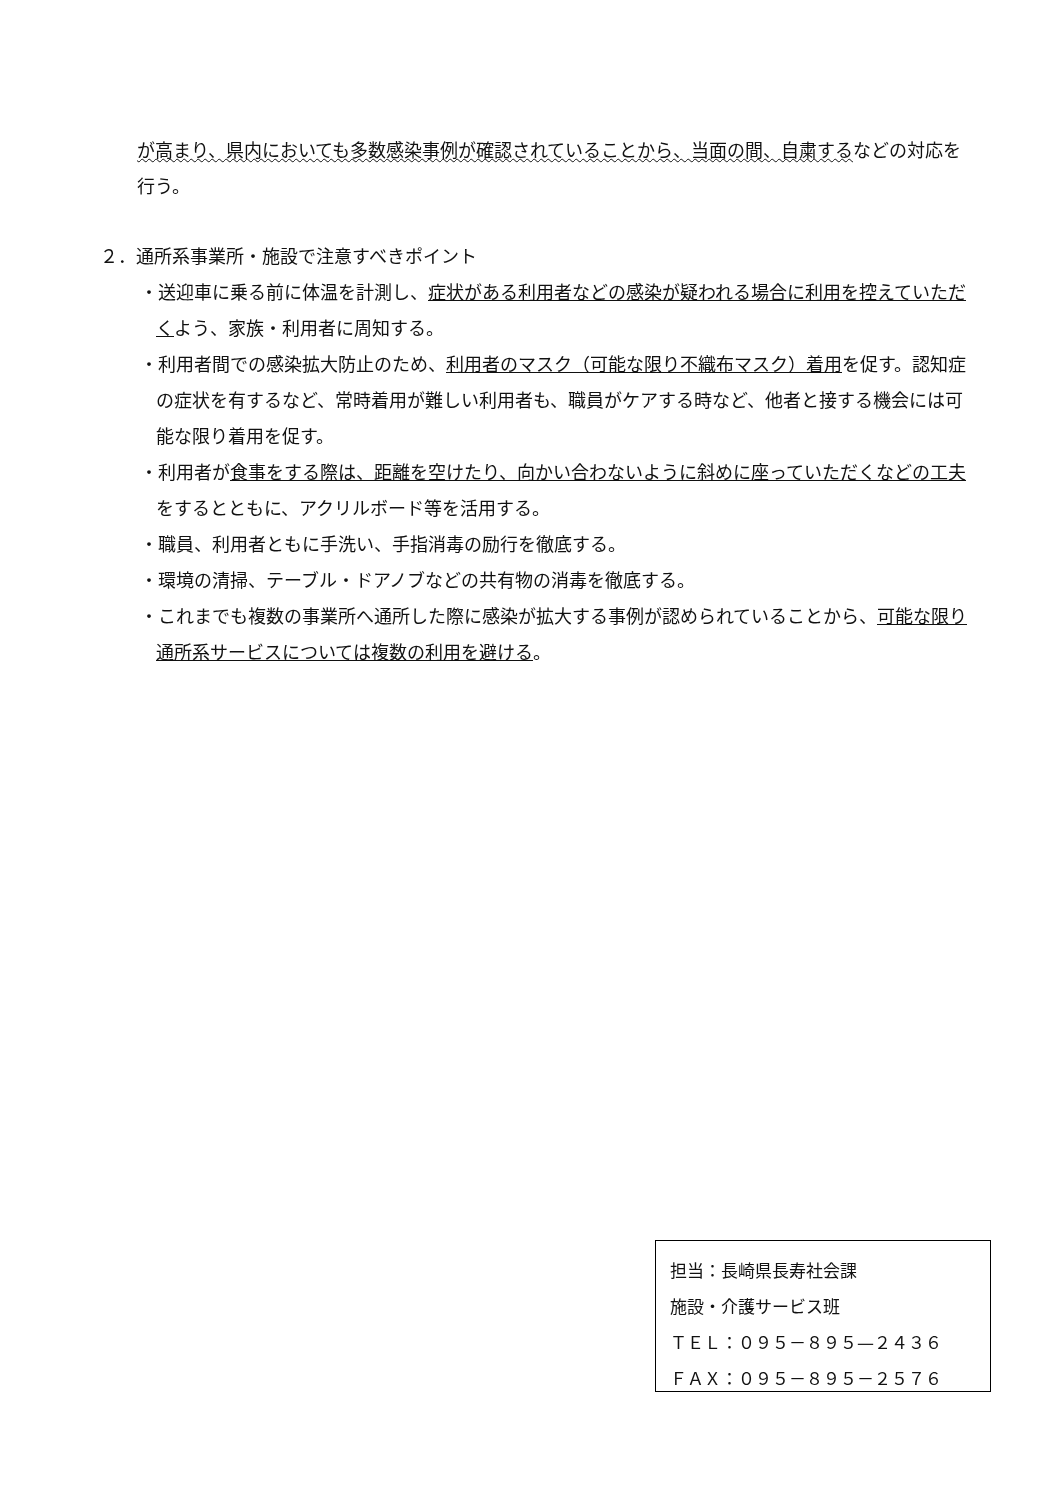が高まり、県内においても多数感染事例が確認されていることから、当面の間、自粛するなどの対応を行う。
２．通所系事業所・施設で注意すべきポイント
・送迎車に乗る前に体温を計測し、症状がある利用者などの感染が疑われる場合に利用を控えていただくよう、家族・利用者に周知する。
・利用者間での感染拡大防止のため、利用者のマスク（可能な限り不織布マスク）着用を促す。認知症の症状を有するなど、常時着用が難しい利用者も、職員がケアする時など、他者と接する機会には可能な限り着用を促す。
・利用者が食事をする際は、距離を空けたり、向かい合わないように斜めに座っていただくなどの工夫をするとともに、アクリルボード等を活用する。
・職員、利用者ともに手洗い、手指消毒の励行を徹底する。
・環境の清掃、テーブル・ドアノブなどの共有物の消毒を徹底する。
・これまでも複数の事業所へ通所した際に感染が拡大する事例が認められていることから、可能な限り通所系サービスについては複数の利用を避ける。
担当：長崎県長寿社会課
施設・介護サービス班
ＴＥＬ：０９５－８９５—２４３６
ＦＡＸ：０９５－８９５－２５７６